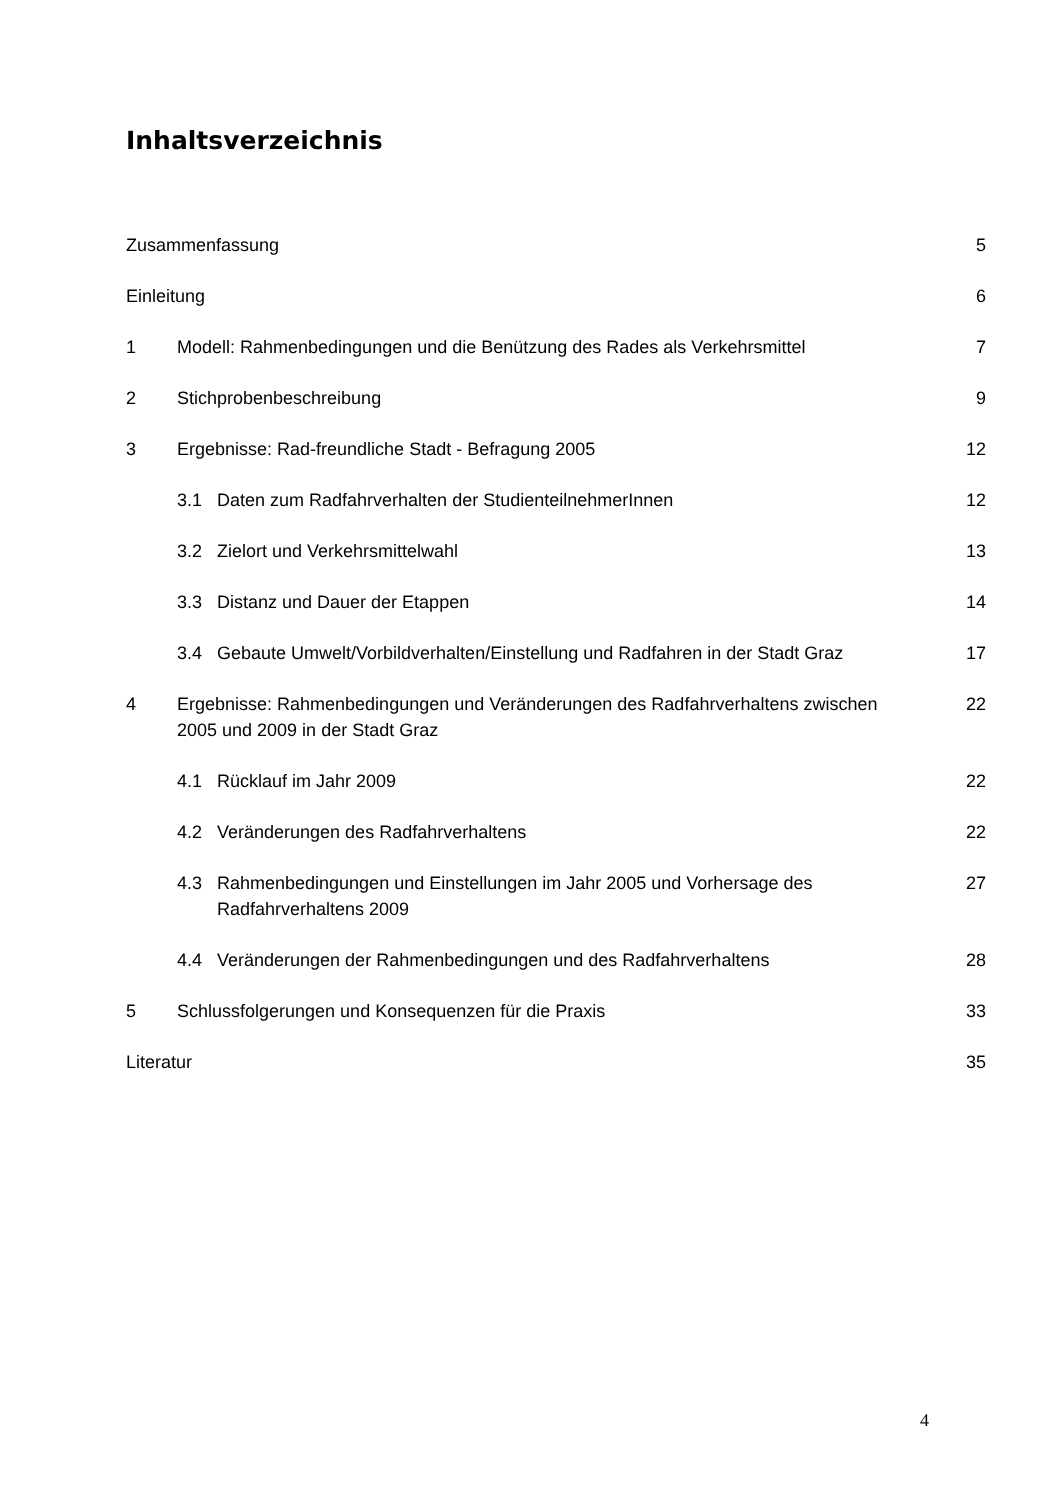Inhaltsverzeichnis
Zusammenfassung 5
Einleitung 6
1 Modell: Rahmenbedingungen und die Benützung des Rades als Verkehrsmittel 7
2 Stichprobenbeschreibung 9
3 Ergebnisse: Rad-freundliche Stadt - Befragung 2005 12
3.1 Daten zum Radfahrverhalten der StudienteilnehmerInnen 12
3.2 Zielort und Verkehrsmittelwahl 13
3.3 Distanz und Dauer der Etappen 14
3.4 Gebaute Umwelt/Vorbildverhalten/Einstellung und Radfahren in der Stadt Graz 17
4 Ergebnisse: Rahmenbedingungen und Veränderungen des Radfahrverhaltens zwischen 2005 und 2009 in der Stadt Graz 22
4.1 Rücklauf im Jahr 2009 22
4.2 Veränderungen des Radfahrverhaltens 22
4.3 Rahmenbedingungen und Einstellungen im Jahr 2005 und Vorhersage des Radfahrverhaltens 2009 27
4.4 Veränderungen der Rahmenbedingungen und des Radfahrverhaltens 28
5 Schlussfolgerungen und Konsequenzen für die Praxis 33
Literatur 35
4